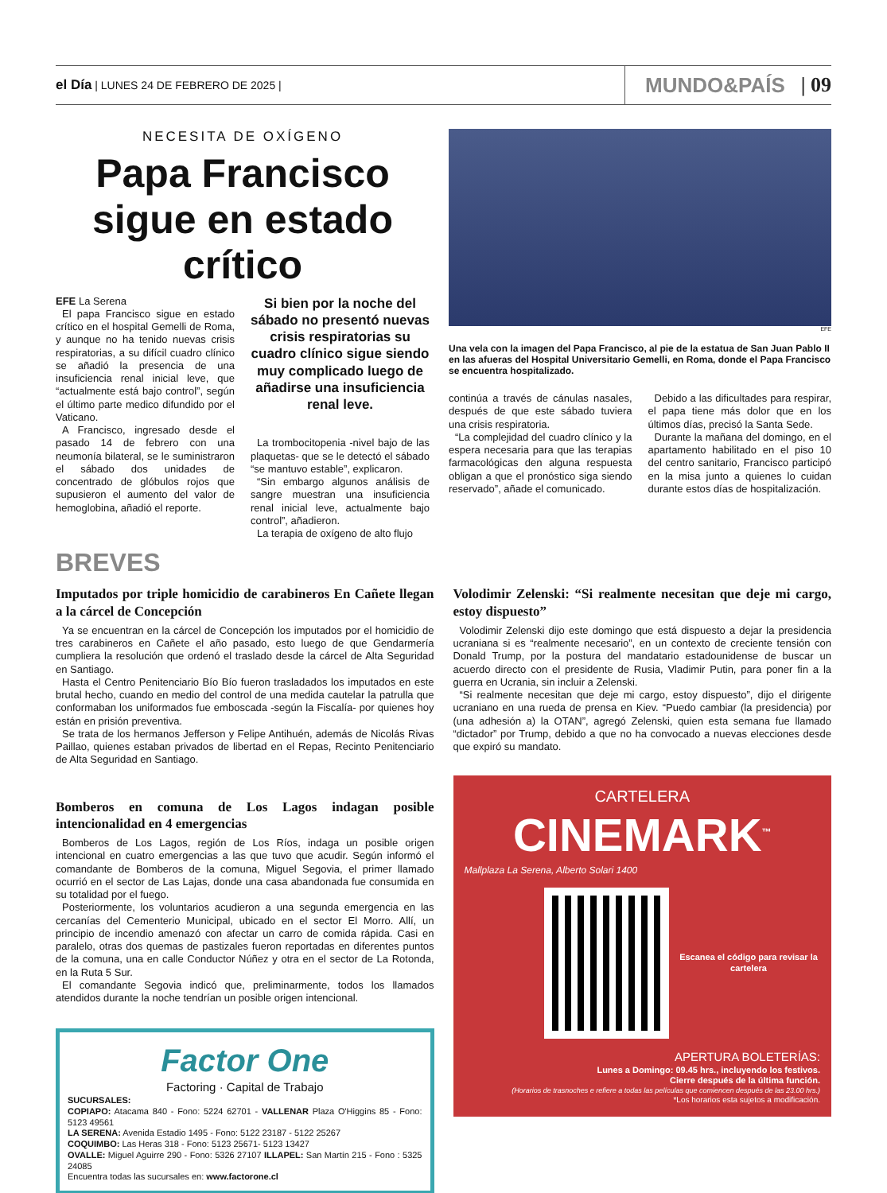el Día | LUNES 24 DE FEBRERO DE 2025 |
MUNDO&PAÍS | 09
NECESITA DE OXÍGENO
Papa Francisco sigue en estado crítico
EFE La Serena
El papa Francisco sigue en estado crítico en el hospital Gemelli de Roma, y aunque no ha tenido nuevas crisis respiratorias, a su difícil cuadro clínico se añadió la presencia de una insuficiencia renal inicial leve, que “actualmente está bajo control”, según el último parte medico difundido por el Vaticano.
A Francisco, ingresado desde el pasado 14 de febrero con una neumonía bilateral, se le suministraron el sábado dos unidades de concentrado de glóbulos rojos que supusieron el aumento del valor de hemoglobina, añadió el reporte.
Si bien por la noche del sábado no presentó nuevas crisis respiratorias su cuadro clínico sigue siendo muy complicado luego de añadirse una insuficiencia renal leve.
La trombocitopenia -nivel bajo de las plaquetas- que se le detectó el sábado “se mantuvo estable”, explicaron.
“Sin embargo algunos análisis de sangre muestran una insuficiencia renal inicial leve, actualmente bajo control”, añadieron.
La terapia de oxígeno de alto flujo
EFE
Una vela con la imagen del Papa Francisco, al pie de la estatua de San Juan Pablo II en las afueras del Hospital Universitario Gemelli, en Roma, donde el Papa Francisco se encuentra hospitalizado.
continúa a través de cánulas nasales, después de que este sábado tuviera una crisis respiratoria.
“La complejidad del cuadro clínico y la espera necesaria para que las terapias farmacológicas den alguna respuesta obligan a que el pronóstico siga siendo reservado”, añade el comunicado.
Debido a las dificultades para respirar, el papa tiene más dolor que en los últimos días, precisó la Santa Sede.
Durante la mañana del domingo, en el apartamento habilitado en el piso 10 del centro sanitario, Francisco participó en la misa junto a quienes lo cuidan durante estos días de hospitalización.
BREVES
Imputados por triple homicidio de carabineros En Cañete llegan a la cárcel de Concepción
Ya se encuentran en la cárcel de Concepción los imputados por el homicidio de tres carabineros en Cañete el año pasado, esto luego de que Gendarmería cumpliera la resolución que ordenó el traslado desde la cárcel de Alta Seguridad en Santiago.
Hasta el Centro Penitenciario Bío Bío fueron trasladados los imputados en este brutal hecho, cuando en medio del control de una medida cautelar la patrulla que conformaban los uniformados fue emboscada -según la Fiscalía- por quienes hoy están en prisión preventiva.
Se trata de los hermanos Jefferson y Felipe Antihuén, además de Nicolás Rivas Paillao, quienes estaban privados de libertad en el Repas, Recinto Penitenciario de Alta Seguridad en Santiago.
Bomberos en comuna de Los Lagos indagan posible intencionalidad en 4 emergencias
Bomberos de Los Lagos, región de Los Ríos, indaga un posible origen intencional en cuatro emergencias a las que tuvo que acudir. Según informó el comandante de Bomberos de la comuna, Miguel Segovia, el primer llamado ocurrió en el sector de Las Lajas, donde una casa abandonada fue consumida en su totalidad por el fuego.
Posteriormente, los voluntarios acudieron a una segunda emergencia en las cercanías del Cementerio Municipal, ubicado en el sector El Morro. Allí, un principio de incendio amenazó con afectar un carro de comida rápida. Casi en paralelo, otras dos quemas de pastizales fueron reportadas en diferentes puntos de la comuna, una en calle Conductor Núñez y otra en el sector de La Rotonda, en la Ruta 5 Sur.
El comandante Segovia indicó que, preliminarmente, todos los llamados atendidos durante la noche tendrían un posible origen intencional.
Factor One
Factoring · Capital de Trabajo
SUCURSALES:
COPIAPO: Atacama 840 - Fono: 5224 62701 - VALLENAR Plaza O'Higgins 85 - Fono: 5123 49561
LA SERENA: Avenida Estadio 1495 - Fono: 5122 23187 - 5122 25267
COQUIMBO: Las Heras 318 - Fono: 5123 25671- 5123 13427
OVALLE: Miguel Aguirre 290 - Fono: 5326 27107 ILLAPEL: San Martín 215 - Fono : 5325 24085
Encuentra todas las sucursales en: www.factorone.cl
Volodimir Zelenski: “Si realmente necesitan que deje mi cargo, estoy dispuesto”
Volodimir Zelenski dijo este domingo que está dispuesto a dejar la presidencia ucraniana si es “realmente necesario”, en un contexto de creciente tensión con Donald Trump, por la postura del mandatario estadounidense de buscar un acuerdo directo con el presidente de Rusia, Vladimir Putin, para poner fin a la guerra en Ucrania, sin incluir a Zelenski.
“Si realmente necesitan que deje mi cargo, estoy dispuesto”, dijo el dirigente ucraniano en una rueda de prensa en Kiev. “Puedo cambiar (la presidencia) por (una adhesión a) la OTAN”, agregó Zelenski, quien esta semana fue llamado “dictador” por Trump, debido a que no ha convocado a nuevas elecciones desde que expiró su mandato.
CARTELERA
CINEMARK<sup>™</sup>
Mallplaza La Serena, Alberto Solari 1400
Escanea el código para revisar la cartelera
APERTURA BOLETERÍAS:
Lunes a Domingo: 09.45 hrs., incluyendo los festivos.
Cierre después de la última función.
(Horarios de trasnoches e refiere a todas las películas que comiencen después de las 23.00 hrs.)
*Los horarios esta sujetos a modificación.